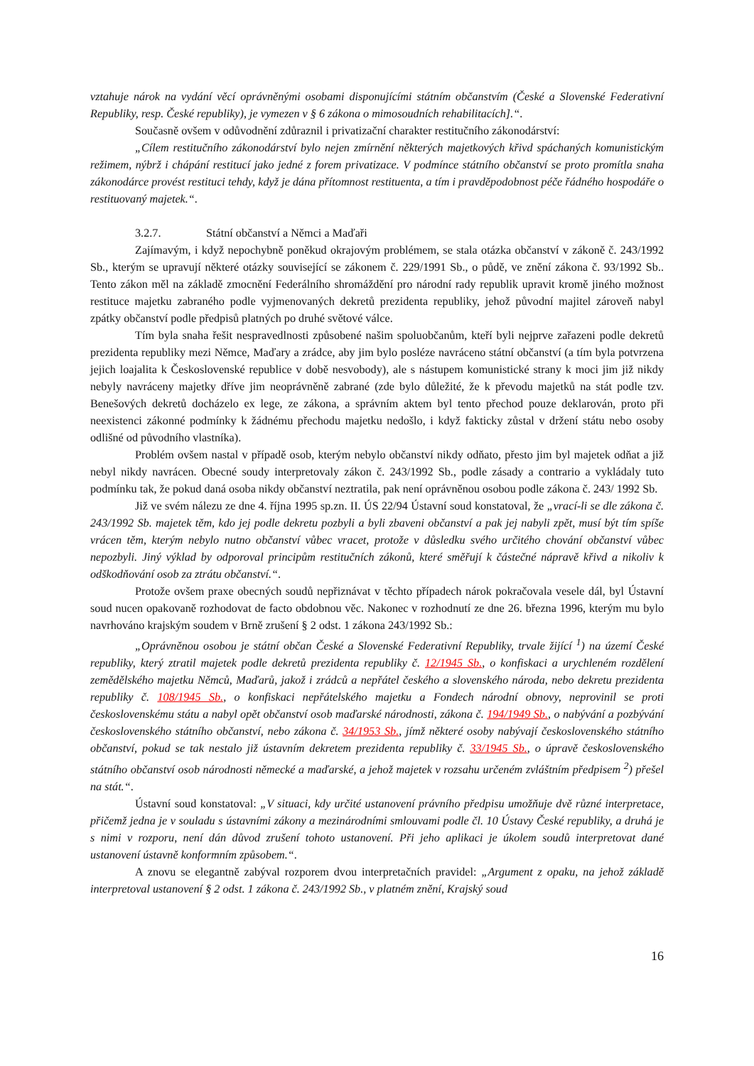vztahuje nárok na vydání věcí oprávněnými osobami disponujícími státním občanstvím (České a Slovenské Federativní Republiky, resp. České republiky), je vymezen v § 6 zákona o mimosoudních rehabilitacích].“.
Současně ovšem v odůvodnění zdůraznil i privatizační charakter restitučního zákonodárství:
„Cílem restitučního zákonodárství bylo nejen zmírnění některých majetkových křivd spáchaných komunistickým režimem, nýbrž i chápání restitucí jako jedné z forem privatizace. V podmínce státního občanství se proto promítla snaha zákonodárce provést restituci tehdy, když je dána přítomnost restituenta, a tím i pravděpodobnost péče řádného hospodáře o restituovaný majetek.“.
3.2.7. Státní občanství a Němci a Maďaři
Zajímavým, i když nepochybně poněkud okrajovým problémem, se stala otázka občanství v zákoně č. 243/1992 Sb., kterým se upravují některé otázky související se zákonem č. 229/1991 Sb., o půdě, ve znění zákona č. 93/1992 Sb.. Tento zákon měl na základě zmocnění Federálního shromáždění pro národní rady republik upravit kromě jiného možnost restituce majetku zabraného podle vyjmenovaných dekretů prezidenta republiky, jehož původní majitel zároveň nabyl zpátky občanství podle předpisů platných po druhé světové válce.
Tím byla snaha řešit nespravedlnosti způsobené našim spoluobčanům, kteří byli nejprve zařazeni podle dekretů prezidenta republiky mezi Němce, Maďary a zrádce, aby jim bylo posléze navráceno státní občanství (a tím byla potvrzena jejich loajalita k Československé republice v době nesvobody), ale s nástupem komunistické strany k moci jim již nikdy nebyly navráceny majetky dříve jim neoprávněně zabrané (zde bylo důležité, že k převodu majetků na stát podle tzv. Benešových dekretů docházelo ex lege, ze zákona, a správním aktem byl tento přechod pouze deklarován, proto při neexistenci zákonné podmínky k žádnému přechodu majetku nedošlo, i když fakticky zůstal v držení státu nebo osoby odlišné od původního vlastníka).
Problém ovšem nastal v případě osob, kterým nebylo občanství nikdy odňato, přesto jim byl majetek odňat a již nebyl nikdy navrácen. Obecné soudy interpretovaly zákon č. 243/1992 Sb., podle zásady a contrario a vykládaly tuto podmínku tak, že pokud daná osoba nikdy občanství neztratila, pak není oprávněnou osobou podle zákona č. 243/ 1992 Sb.
Již ve svém nálezu ze dne 4. října 1995 sp.zn. II. ÚS 22/94 Ústavní soud konstatoval, že „vrací-li se dle zákona č. 243/1992 Sb. majetek těm, kdo jej podle dekretu pozbyli a byli zbaveni občanství a pak jej nabyli zpět, musí být tím spíše vrácen těm, kterým nebylo nutno občanství vůbec vracet, protože v důsledku svého určitého chování občanství vůbec nepozbyli. Jiný výklad by odporoval principům restitučních zákonů, které směřují k částečné nápravě křivd a nikoliv k odškodňování osob za ztrátu občanství.“.
Protože ovšem praxe obecných soudů nepřiznávat v těchto případech nárok pokračovala vesele dál, byl Ústavní soud nucen opakovaně rozhodovat de facto obdobnou věc. Nakonec v rozhodnutí ze dne 26. března 1996, kterým mu bylo navrhováno krajským soudem v Brně zrušení § 2 odst. 1 zákona 243/1992 Sb.:
„Oprávněnou osobou je státní občan České a Slovenské Federativní Republiky, trvale žijící <sup>1</sup>) na území České republiky, který ztratil majetek podle dekretů prezidenta republiky č. 12/1945 Sb., o konfiskaci a urychleném rozdělení zemědělského majetku Němců, Maďarů, jakož i zrádců a nepřátel českého a slovenského národa, nebo dekretu prezidenta republiky č. 108/1945 Sb., o konfiskaci nepřátelského majetku a Fondech národní obnovy, neprovinil se proti československému státu a nabyl opět občanství osob maďarské národnosti, zákona č. 194/1949 Sb., o nabývání a pozbývání československého státního občanství, nebo zákona č. 34/1953 Sb., jímž některé osoby nabývají československého státního občanství, pokud se tak nestalo již ústavním dekretem prezidenta republiky č. 33/1945 Sb., o úpravě československého státního občanství osob národnosti německé a maďarské, a jehož majetek v rozsahu určeném zvláštním předpisem <sup>2</sup>) přešel na stát.“.
Ústavní soud konstatoval: „V situaci, kdy určité ustanovení právního předpisu umožňuje dvě různé interpretace, přičemž jedna je v souladu s ústavními zákony a mezinárodními smlouvami podle čl. 10 Ústavy České republiky, a druhá je s nimi v rozporu, není dán důvod zrušení tohoto ustanovení. Při jeho aplikaci je úkolem soudů interpretovat dané ustanovení ústavně konformním způsobem.“.
A znovu se elegantně zabýval rozporem dvou interpretačních pravidel: „Argument z opaku, na jehož základě interpretoval ustanovení § 2 odst. 1 zákona č. 243/1992 Sb., v platném znění, Krajský soud
16